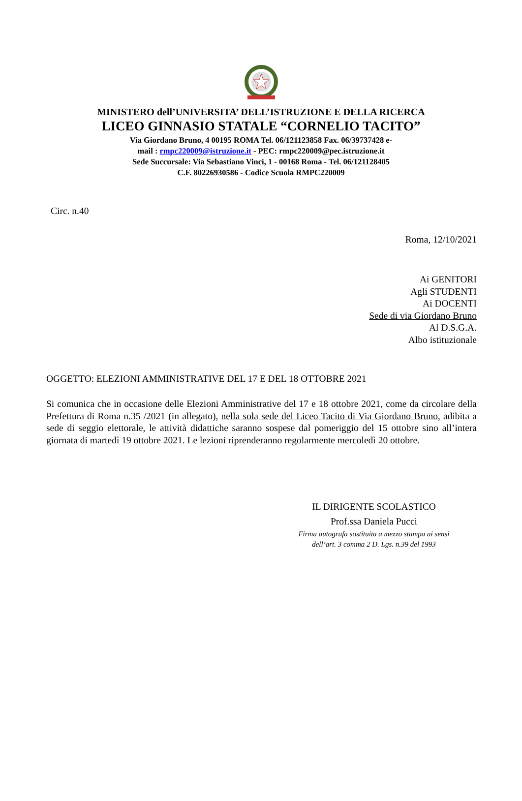MINISTERO dell’UNIVERSITA’ DELL’ISTRUZIONE E DELLA RICERCA
LICEO GINNASIO STATALE “CORNELIO TACITO”
Via Giordano Bruno, 4 00195 ROMA Tel. 06/121123858 Fax. 06/39737428 e-
mail : rmpc220009@istruzione.it - PEC: rmpc220009@pec.istruzione.it
Sede Succursale: Via Sebastiano Vinci, 1 - 00168 Roma - Tel. 06/121128405
C.F. 80226930586 - Codice Scuola RMPC220009
Circ. n.40
Roma, 12/10/2021
Ai GENITORI
Agli STUDENTI
Ai DOCENTI
Sede di via Giordano Bruno
Al D.S.G.A.
Albo istituzionale
OGGETTO: ELEZIONI AMMINISTRATIVE DEL 17 E DEL 18 OTTOBRE 2021
Si comunica che in occasione delle Elezioni Amministrative del 17 e 18 ottobre 2021, come da circolare della Prefettura di Roma n.35 /2021 (in allegato), nella sola sede del Liceo Tacito di Via Giordano Bruno, adibita a sede di seggio elettorale, le attività didattiche saranno sospese dal pomeriggio del 15 ottobre sino all’intera giornata di martedì 19 ottobre 2021. Le lezioni riprenderanno regolarmente mercoledì 20 ottobre.
IL DIRIGENTE SCOLASTICO
Prof.ssa Daniela Pucci
Firma autografa sostituita a mezzo stampa ai sensi
dell’art. 3 comma 2 D. Lgs. n.39 del 1993